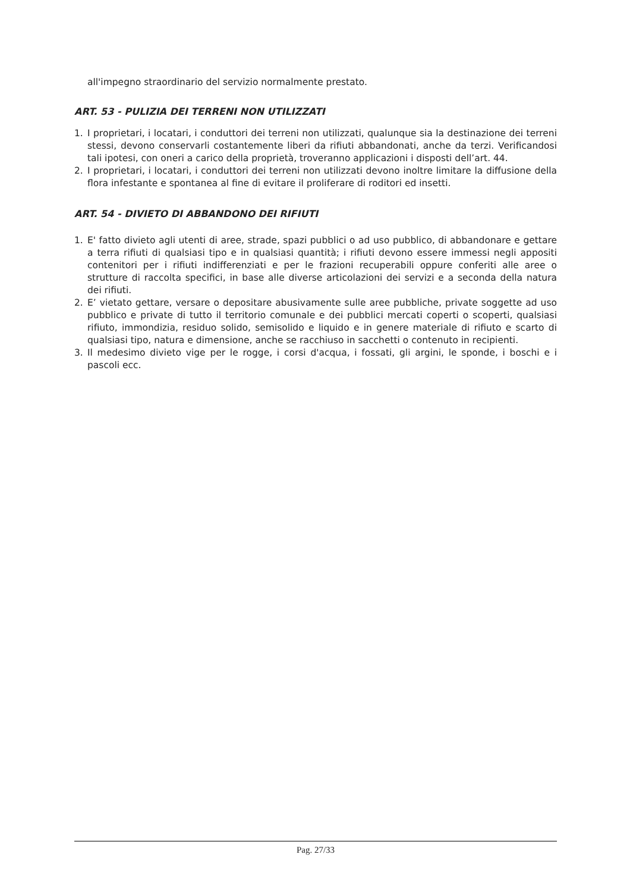all'impegno straordinario del servizio normalmente prestato.
ART. 53 - PULIZIA DEI TERRENI NON UTILIZZATI
1. I proprietari, i locatari, i conduttori dei terreni non utilizzati, qualunque sia la destinazione dei terreni stessi, devono conservarli costantemente liberi da rifiuti abbandonati, anche da terzi. Verificandosi tali ipotesi, con oneri a carico della proprietà, troveranno applicazioni i disposti dell’art. 44.
2. I proprietari, i locatari, i conduttori dei terreni non utilizzati devono inoltre limitare la diffusione della flora infestante e spontanea al fine di evitare il proliferare di roditori ed insetti.
ART. 54 - DIVIETO DI ABBANDONO DEI RIFIUTI
1. E' fatto divieto agli utenti di aree, strade, spazi pubblici o ad uso pubblico, di abbandonare e gettare a terra rifiuti di qualsiasi tipo e in qualsiasi quantità; i rifiuti devono essere immessi negli appositi contenitori per i rifiuti indifferenziati e per le frazioni recuperabili oppure conferiti alle aree o strutture di raccolta specifici, in base alle diverse articolazioni dei servizi e a seconda della natura dei rifiuti.
2. E’ vietato gettare, versare o depositare abusivamente sulle aree pubbliche, private soggette ad uso pubblico e private di tutto il territorio comunale e dei pubblici mercati coperti o scoperti, qualsiasi rifiuto, immondizia, residuo solido, semisolido e liquido e in genere materiale di rifiuto e scarto di qualsiasi tipo, natura e dimensione, anche se racchiuso in sacchetti o contenuto in recipienti.
3. Il medesimo divieto vige per le rogge, i corsi d'acqua, i fossati, gli argini, le sponde, i boschi e i pascoli ecc.
Pag. 27/33